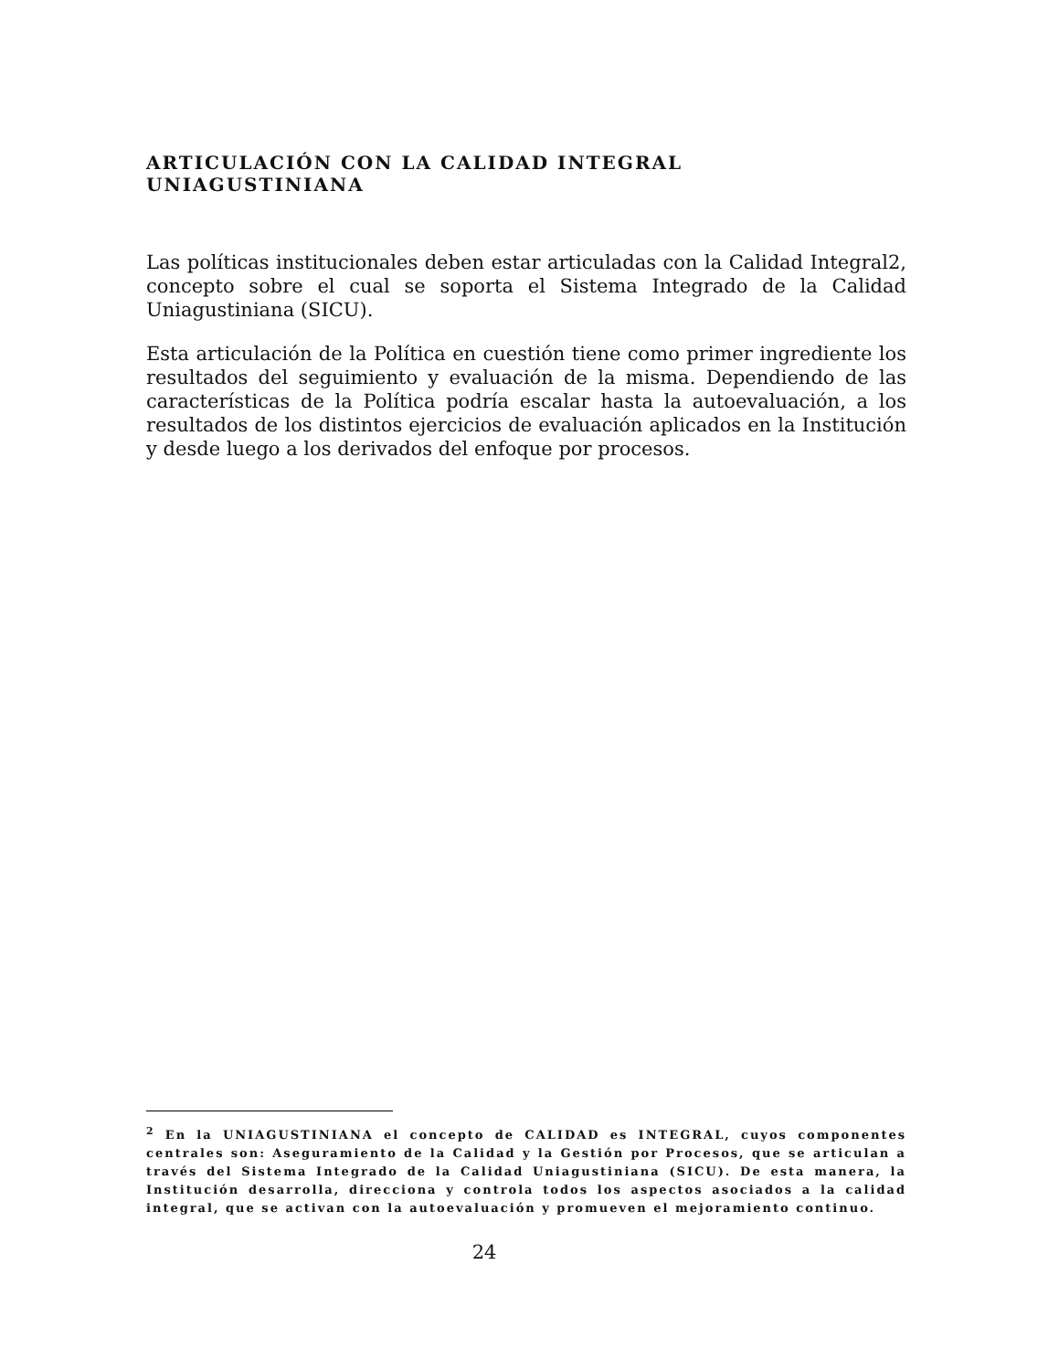ARTICULACIÓN CON LA CALIDAD INTEGRAL UNIAGUSTINIANA
Las políticas institucionales deben estar articuladas con la Calidad Integral2, concepto sobre el cual se soporta el Sistema Integrado de la Calidad Uniagustiniana (SICU).
Esta articulación de la Política en cuestión tiene como primer ingrediente los resultados del seguimiento y evaluación de la misma. Dependiendo de las características de la Política podría escalar hasta la autoevaluación, a los resultados de los distintos ejercicios de evaluación aplicados en la Institución y desde luego a los derivados del enfoque por procesos.
<sup>2</sup> En la UNIAGUSTINIANA el concepto de CALIDAD es INTEGRAL, cuyos componentes centrales son: Aseguramiento de la Calidad y la Gestión por Procesos, que se articulan a través del Sistema Integrado de la Calidad Uniagustiniana (SICU). De esta manera, la Institución desarrolla, direcciona y controla todos los aspectos asociados a la calidad integral, que se activan con la autoevaluación y promueven el mejoramiento continuo.
24